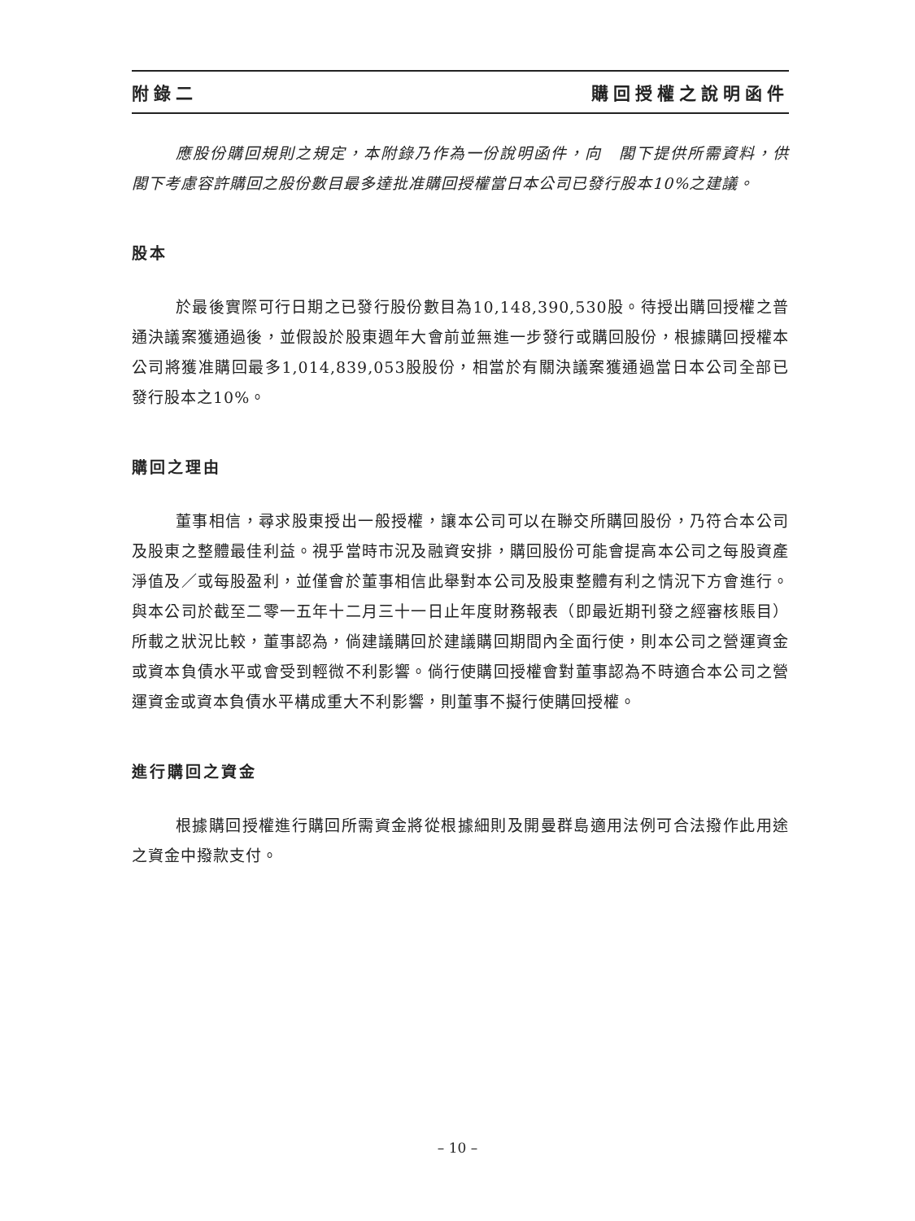附錄二 購回授權之說明函件
應股份購回規則之規定，本附錄乃作為一份說明函件，向　閣下提供所需資料，供　閣下考慮容許購回之股份數目最多達批准購回授權當日本公司已發行股本10%之建議。
股本
於最後實際可行日期之已發行股份數目為10,148,390,530股。待授出購回授權之普通決議案獲通過後，並假設於股東週年大會前並無進一步發行或購回股份，根據購回授權本公司將獲准購回最多1,014,839,053股股份，相當於有關決議案獲通過當日本公司全部已發行股本之10%。
購回之理由
董事相信，尋求股東授出一般授權，讓本公司可以在聯交所購回股份，乃符合本公司及股東之整體最佳利益。視乎當時市況及融資安排，購回股份可能會提高本公司之每股資產淨值及／或每股盈利，並僅會於董事相信此舉對本公司及股東整體有利之情況下方會進行。與本公司於截至二零一五年十二月三十一日止年度財務報表（即最近期刊發之經審核賬目）所載之狀況比較，董事認為，倘建議購回於建議購回期間內全面行使，則本公司之營運資金或資本負債水平或會受到輕微不利影響。倘行使購回授權會對董事認為不時適合本公司之營運資金或資本負債水平構成重大不利影響，則董事不擬行使購回授權。
進行購回之資金
根據購回授權進行購回所需資金將從根據細則及開曼群島適用法例可合法撥作此用途之資金中撥款支付。
– 10 –